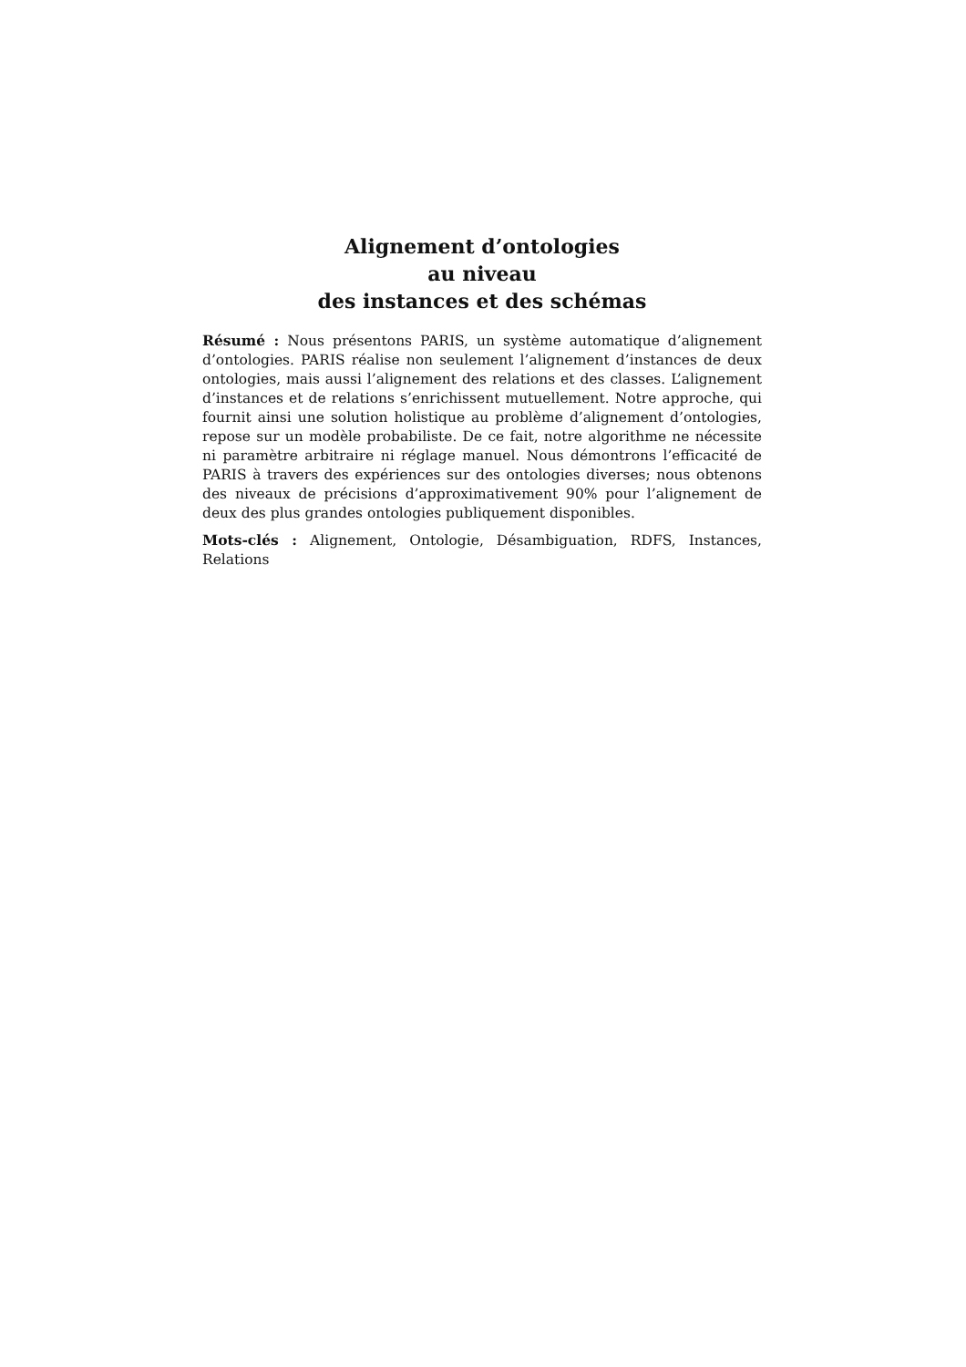Alignement d’ontologies
au niveau
des instances et des schémas
Résumé : Nous présentons PARIS, un système automatique d’alignement d’ontologies. PARIS réalise non seulement l’alignement d’instances de deux ontologies, mais aussi l’alignement des relations et des classes. L’alignement d’instances et de relations s’enrichissent mutuellement. Notre approche, qui fournit ainsi une solution holistique au problème d’alignement d’ontologies, repose sur un modèle probabiliste. De ce fait, notre algorithme ne nécessite ni paramètre arbitraire ni réglage manuel. Nous démontrons l’efficacité de PARIS à travers des expériences sur des ontologies diverses; nous obtenons des niveaux de précisions d’approximativement 90% pour l’alignement de deux des plus grandes ontologies publiquement disponibles.
Mots-clés : Alignement, Ontologie, Désambiguation, RDFS, Instances, Relations